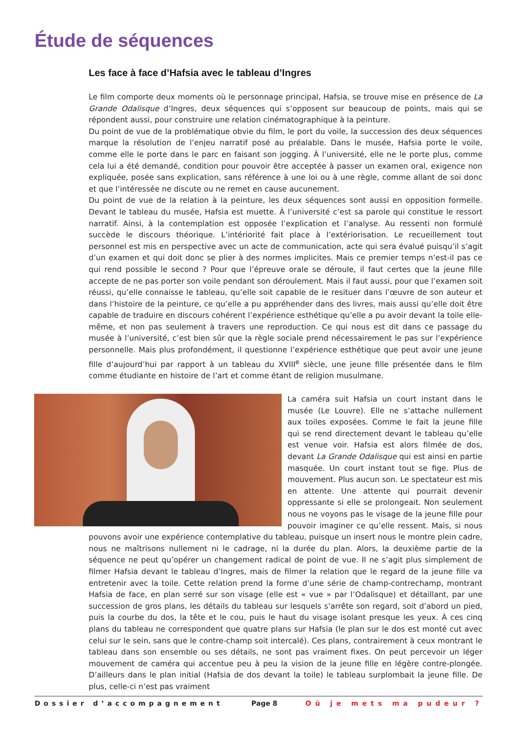Étude de séquences
Les face à face d’Hafsia avec le tableau d’Ingres
Le film comporte deux moments où le personnage principal, Hafsia, se trouve mise en présence de La Grande Odalisque d’Ingres, deux séquences qui s’opposent sur beaucoup de points, mais qui se répondent aussi, pour construire une relation cinématographique à la peinture.
Du point de vue de la problématique obvie du film, le port du voile, la succession des deux séquences marque la résolution de l’enjeu narratif posé au préalable. Dans le musée, Hafsia porte le voile, comme elle le porte dans le parc en faisant son jogging. À l’université, elle ne le porte plus, comme cela lui a été demandé, condition pour pouvoir être acceptée à passer un examen oral, exigence non expliquée, posée sans explication, sans référence à une loi ou à une règle, comme allant de soi donc et que l’intéressée ne discute ou ne remet en cause aucunement.
Du point de vue de la relation à la peinture, les deux séquences sont aussi en opposition formelle. Devant le tableau du musée, Hafsia est muette. À l’université c’est sa parole qui constitue le ressort narratif. Ainsi, à la contemplation est opposée l’explication et l’analyse. Au ressenti non formulé succède le discours théorique. L’intériorité fait place à l’extériorisation. Le recueillement tout personnel est mis en perspective avec un acte de communication, acte qui sera évalué puisqu’il s’agit d’un examen et qui doit donc se plier à des normes implicites. Mais ce premier temps n’est-il pas ce qui rend possible le second ? Pour que l’épreuve orale se déroule, il faut certes que la jeune fille accepte de ne pas porter son voile pendant son déroulement. Mais il faut aussi, pour que l’examen soit réussi, qu’elle connaisse le tableau, qu’elle soit capable de le resituer dans l’œuvre de son auteur et dans l’histoire de la peinture, ce qu’elle a pu appréhender dans des livres, mais aussi qu’elle doit être capable de traduire en discours cohérent l’expérience esthétique qu’elle a pu avoir devant la toile elle-même, et non pas seulement à travers une reproduction. Ce qui nous est dit dans ce passage du musée à l’université, c’est bien sûr que la règle sociale prend nécessairement le pas sur l’expérience personnelle. Mais plus profondément, il questionne l’expérience esthétique que peut avoir une jeune fille d’aujourd’hui par rapport à un tableau du XVIII<sup>e</sup> siècle, une jeune fille présentée dans le film comme étudiante en histoire de l’art et comme étant de religion musulmane.
La caméra suit Hafsia un court instant dans le musée (Le Louvre). Elle ne s’attache nullement aux toiles exposées. Comme le fait la jeune fille qui se rend directement devant le tableau qu’elle est venue voir. Hafsia est alors filmée de dos, devant La Grande Odalisque qui est ainsi en partie masquée. Un court instant tout se fige. Plus de mouvement. Plus aucun son. Le spectateur est mis en attente. Une attente qui pourrait devenir oppressante si elle se prolongeait. Non seulement nous ne voyons pas le visage de la jeune fille pour pouvoir imaginer ce qu’elle ressent. Mais, si nous pouvons avoir une expérience contemplative du tableau, puisque un insert nous le montre plein cadre, nous ne maîtrisons nullement ni le cadrage, ni la durée du plan. Alors, la deuxième partie de la séquence ne peut qu’opérer un changement radical de point de vue. Il ne s’agit plus simplement de filmer Hafsia devant le tableau d’Ingres, mais de filmer la relation que le regard de la jeune fille va entretenir avec la toile. Cette relation prend la forme d’une série de champ-contrechamp, montrant Hafsia de face, en plan serré sur son visage (elle est « vue » par l’Odalisque) et détaillant, par une succession de gros plans, les détails du tableau sur lesquels s’arrête son regard, soit d’abord un pied, puis la courbe du dos, la tête et le cou, puis le haut du visage isolant presque les yeux. À ces cinq plans du tableau ne correspondent que quatre plans sur Hafsia (le plan sur le dos est monté cut avec celui sur le sein, sans que le contre-champ soit intercalé). Ces plans, contrairement à ceux montrant le tableau dans son ensemble ou ses détails, ne sont pas vraiment fixes. On peut percevoir un léger mouvement de caméra qui accentue peu à peu la vision de la jeune fille en légère contre-plongée. D’ailleurs dans le plan initial (Hafsia de dos devant la toile) le tableau surplombait la jeune fille. De plus, celle-ci n’est pas vraiment
Dossier d’accompagnement Page 8 Où je mets ma pudeur ?